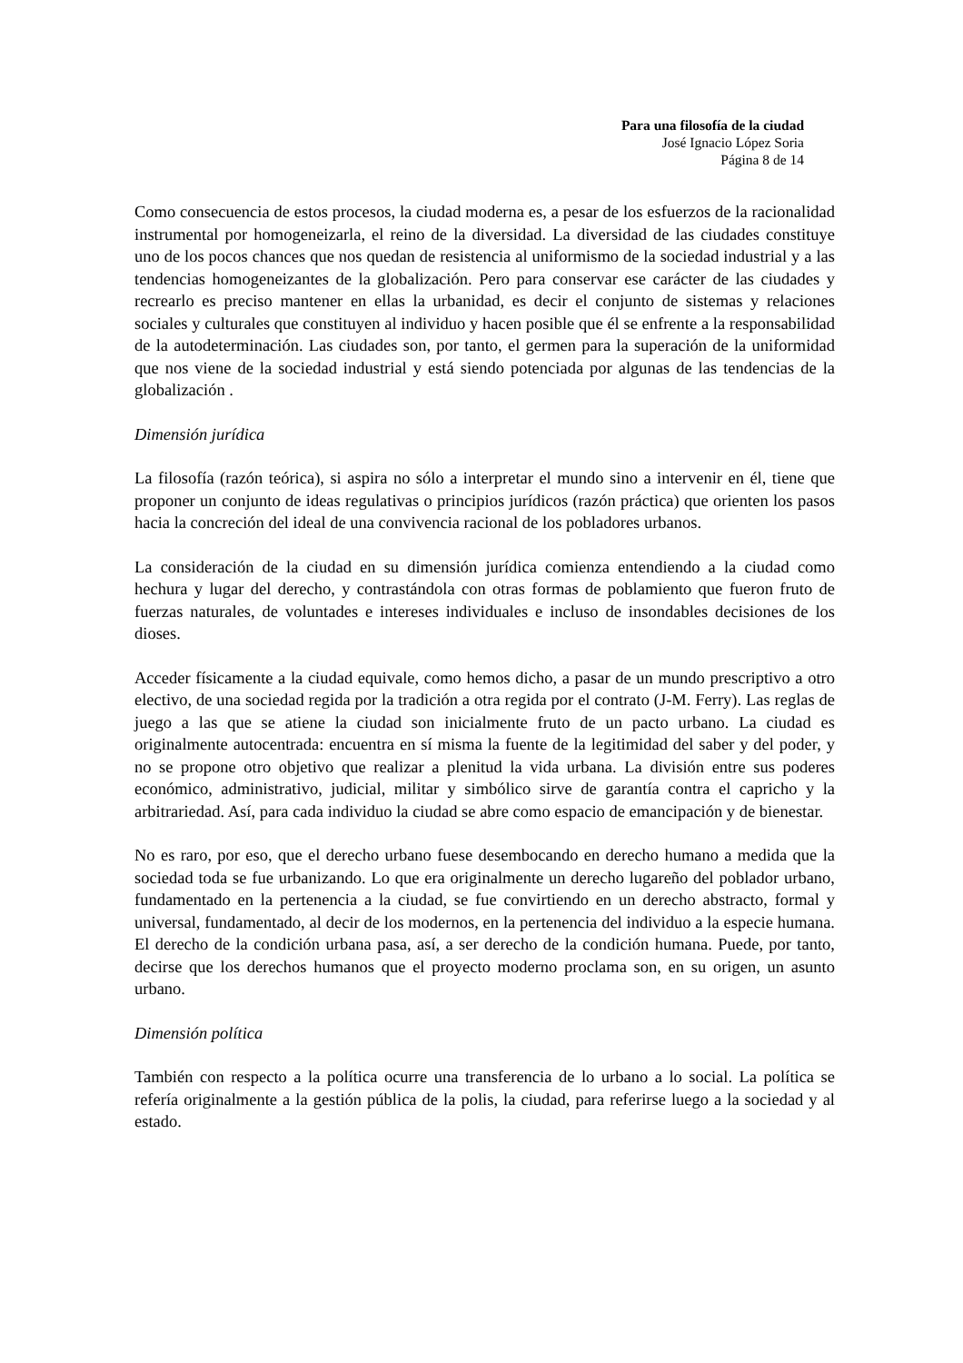Para una filosofía de la ciudad
José Ignacio López Soria
Página 8 de 14
Como consecuencia de estos procesos, la ciudad moderna es, a pesar de los esfuerzos de la racionalidad instrumental por homogeneizarla, el reino de la diversidad. La diversidad de las ciudades constituye uno de los pocos chances que nos quedan de resistencia al uniformismo de la sociedad industrial y a las tendencias homogeneizantes de la globalización. Pero para conservar ese carácter de las ciudades y recrearlo es preciso mantener en ellas la urbanidad, es decir el conjunto de sistemas y relaciones sociales y culturales que constituyen al individuo y hacen posible que él se enfrente a la responsabilidad de la autodeterminación. Las ciudades son, por tanto, el germen para la superación de la uniformidad que nos viene de la sociedad industrial y está siendo potenciada por algunas de las tendencias de la globalización .
Dimensión jurídica
La filosofía (razón teórica), si aspira no sólo a interpretar el mundo sino a intervenir en él, tiene que proponer un conjunto de ideas regulativas o principios jurídicos (razón práctica) que orienten los pasos hacia la concreción del ideal de una convivencia racional de los pobladores urbanos.
La consideración de la ciudad en su dimensión jurídica comienza entendiendo a la ciudad como hechura y lugar del derecho, y contrastándola con otras formas de poblamiento que fueron fruto de fuerzas naturales, de voluntades e intereses individuales e incluso de insondables decisiones de los dioses.
Acceder físicamente a la ciudad equivale, como hemos dicho, a pasar de un mundo prescriptivo a otro electivo, de una sociedad regida por la tradición a otra regida por el contrato (J-M. Ferry). Las reglas de juego a las que se atiene la ciudad son inicialmente fruto de un pacto urbano. La ciudad es originalmente autocentrada: encuentra en sí misma la fuente de la legitimidad del saber y del poder, y no se propone otro objetivo que realizar a plenitud la vida urbana. La división entre sus poderes económico, administrativo, judicial, militar y simbólico sirve de garantía contra el capricho y la arbitrariedad. Así, para cada individuo la ciudad se abre como espacio de emancipación y de bienestar.
No es raro, por eso, que el derecho urbano fuese desembocando en derecho humano a medida que la sociedad toda se fue urbanizando. Lo que era originalmente un derecho lugareño del poblador urbano, fundamentado en la pertenencia a la ciudad, se fue convirtiendo en un derecho abstracto, formal y universal, fundamentado, al decir de los modernos, en la pertenencia del individuo a la especie humana. El derecho de la condición urbana pasa, así, a ser derecho de la condición humana. Puede, por tanto, decirse que los derechos humanos que el proyecto moderno proclama son, en su origen, un asunto urbano.
Dimensión política
También con respecto a la política ocurre una transferencia de lo urbano a lo social. La política se refería originalmente a la gestión pública de la polis, la ciudad, para referirse luego a la sociedad y al estado.